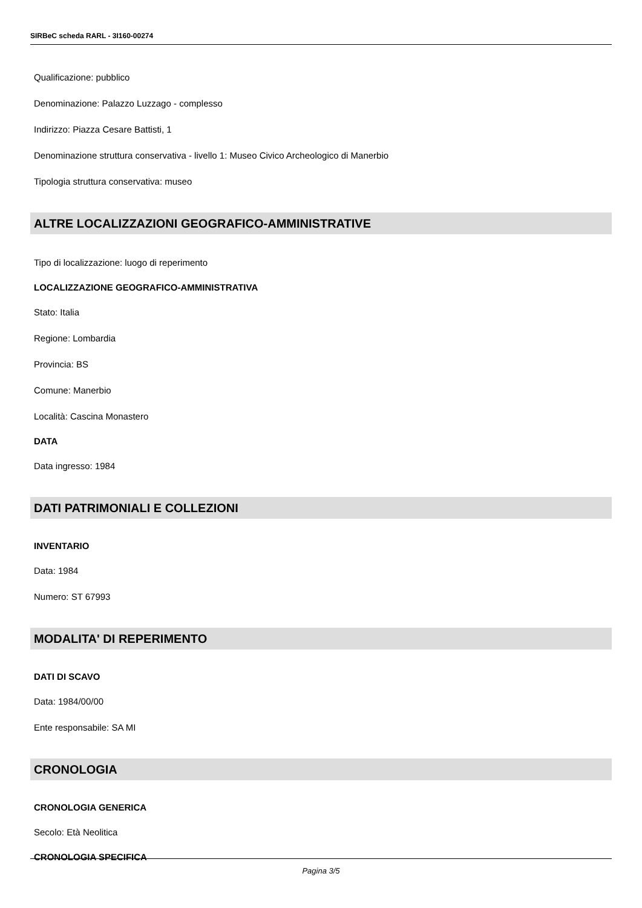SIRBeC scheda RARL - 3I160-00274
Qualificazione: pubblico
Denominazione: Palazzo Luzzago - complesso
Indirizzo: Piazza Cesare Battisti, 1
Denominazione struttura conservativa - livello 1: Museo Civico Archeologico di Manerbio
Tipologia struttura conservativa: museo
ALTRE LOCALIZZAZIONI GEOGRAFICO-AMMINISTRATIVE
Tipo di localizzazione: luogo di reperimento
LOCALIZZAZIONE GEOGRAFICO-AMMINISTRATIVA
Stato: Italia
Regione: Lombardia
Provincia: BS
Comune: Manerbio
Località: Cascina Monastero
DATA
Data ingresso: 1984
DATI PATRIMONIALI E COLLEZIONI
INVENTARIO
Data: 1984
Numero: ST 67993
MODALITA' DI REPERIMENTO
DATI DI SCAVO
Data: 1984/00/00
Ente responsabile: SA MI
CRONOLOGIA
CRONOLOGIA GENERICA
Secolo: Età Neolitica
CRONOLOGIA SPECIFICA
Pagina 3/5